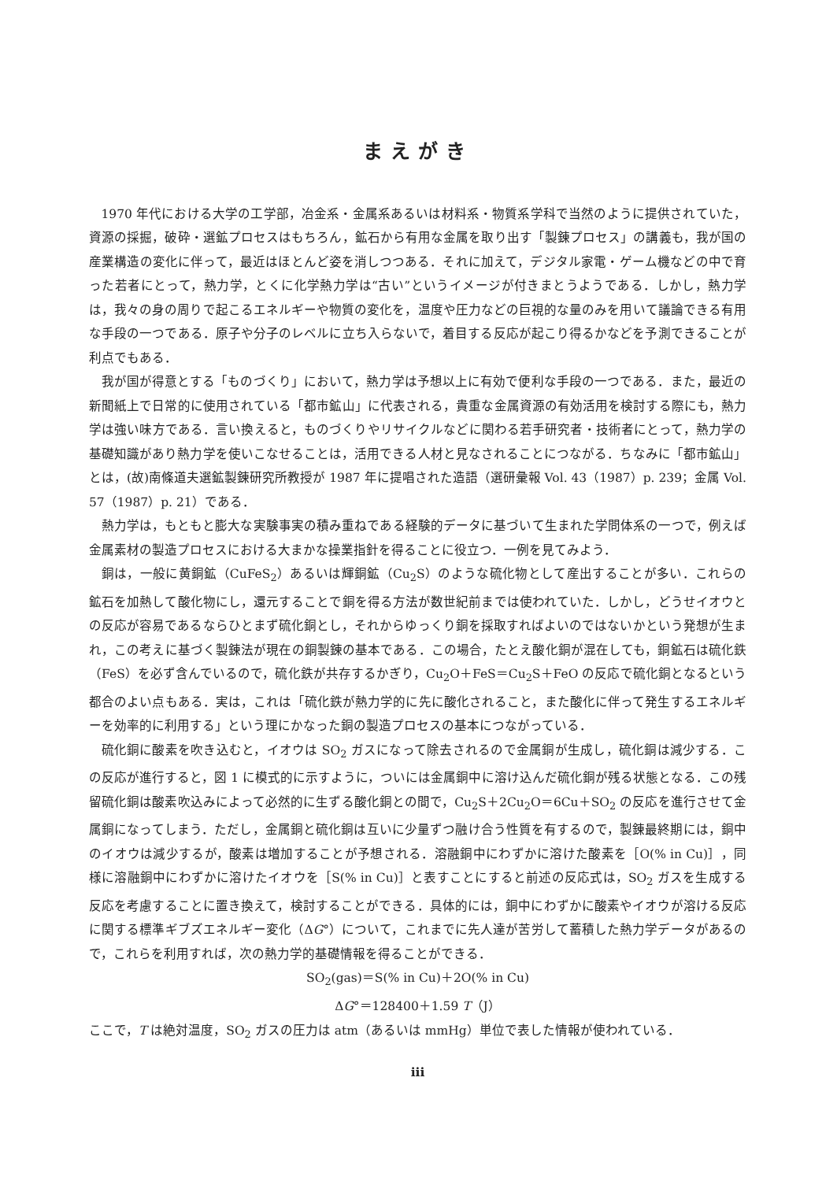まえがき
1970 年代における大学の工学部，冶金系・金属系あるいは材料系・物質系学科で当然のように提供されていた，資源の採掘，破砕・選鉱プロセスはもちろん，鉱石から有用な金属を取り出す「製錬プロセス」の講義も，我が国の産業構造の変化に伴って，最近はほとんど姿を消しつつある．それに加えて，デジタル家電・ゲーム機などの中で育った若者にとって，熱力学，とくに化学熱力学は“古い”というイメージが付きまとうようである．しかし，熱力学は，我々の身の周りで起こるエネルギーや物質の変化を，温度や圧力などの巨視的な量のみを用いて議論できる有用な手段の一つである．原子や分子のレベルに立ち入らないで，着目する反応が起こり得るかなどを予測できることが利点でもある．
我が国が得意とする「ものづくり」において，熱力学は予想以上に有効で便利な手段の一つである．また，最近の新聞紙上で日常的に使用されている「都市鉱山」に代表される，貴重な金属資源の有効活用を検討する際にも，熱力学は強い味方である．言い換えると，ものづくりやリサイクルなどに関わる若手研究者・技術者にとって，熱力学の基礎知識があり熱力学を使いこなせることは，活用できる人材と見なされることにつながる．ちなみに「都市鉱山」とは，(故)南條道夫選鉱製錬研究所教授が 1987 年に提唱された造語（選研彙報 Vol. 43（1987）p. 239；金属 Vol. 57（1987）p. 21）である．
熱力学は，もともと膨大な実験事実の積み重ねである経験的データに基づいて生まれた学問体系の一つで，例えば金属素材の製造プロセスにおける大まかな操業指針を得ることに役立つ．一例を見てみよう．
銅は，一般に黄銅鉱（CuFeS<sub>2</sub>）あるいは輝銅鉱（Cu<sub>2</sub>S）のような硫化物として産出することが多い．これらの鉱石を加熱して酸化物にし，還元することで銅を得る方法が数世紀前までは使われていた．しかし，どうせイオウとの反応が容易であるならひとまず硫化銅とし，それからゆっくり銅を採取すればよいのではないかという発想が生まれ，この考えに基づく製錬法が現在の銅製錬の基本である．この場合，たとえ酸化銅が混在しても，銅鉱石は硫化鉄（FeS）を必ず含んでいるので，硫化鉄が共存するかぎり，Cu<sub>2</sub>O＋FeS＝Cu<sub>2</sub>S＋FeO の反応で硫化銅となるという都合のよい点もある．実は，これは「硫化鉄が熱力学的に先に酸化されること，また酸化に伴って発生するエネルギーを効率的に利用する」という理にかなった銅の製造プロセスの基本につながっている．
硫化銅に酸素を吹き込むと，イオウは SO<sub>2</sub> ガスになって除去されるので金属銅が生成し，硫化銅は減少する．この反応が進行すると，図 1 に模式的に示すように，ついには金属銅中に溶け込んだ硫化銅が残る状態となる．この残留硫化銅は酸素吹込みによって必然的に生ずる酸化銅との間で，Cu<sub>2</sub>S＋2Cu<sub>2</sub>O＝6Cu＋SO<sub>2</sub> の反応を進行させて金属銅になってしまう．ただし，金属銅と硫化銅は互いに少量ずつ融け合う性質を有するので，製錬最終期には，銅中のイオウは減少するが，酸素は増加することが予想される．溶融銅中にわずかに溶けた酸素を［O(% in Cu)］，同様に溶融銅中にわずかに溶けたイオウを［S(% in Cu)］と表すことにすると前述の反応式は，SO<sub>2</sub> ガスを生成する反応を考慮することに置き換えて，検討することができる．具体的には，銅中にわずかに酸素やイオウが溶ける反応に関する標準ギブズエネルギー変化（ΔG°）について，これまでに先人達が苦労して蓄積した熱力学データがあるので，これらを利用すれば，次の熱力学的基礎情報を得ることができる．
SO<sub>2</sub>(gas)＝S(% in Cu)＋2O(% in Cu)
ΔG°＝128400＋1.59 T（J）
ここで，T は絶対温度，SO<sub>2</sub> ガスの圧力は atm（あるいは mmHg）単位で表した情報が使われている．
iii